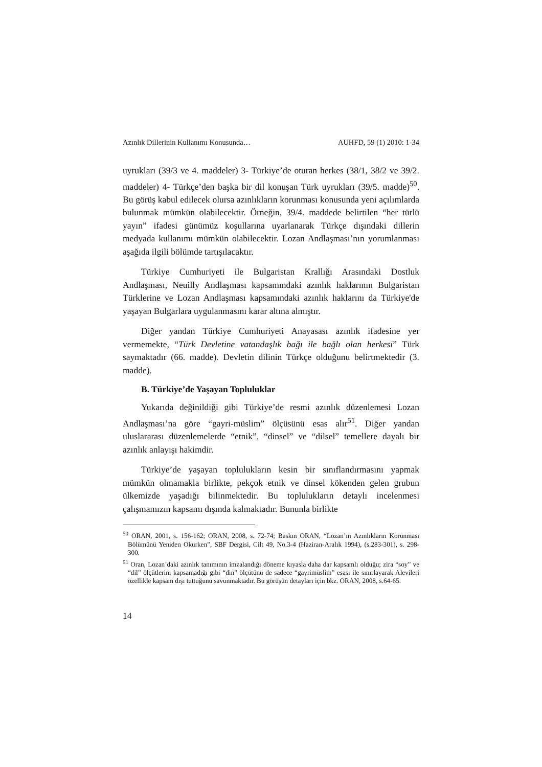Azınlık Dillerinin Kullanımı Konusunda… AUHFD, 59 (1) 2010: 1-34
uyrukları (39/3 ve 4. maddeler) 3- Türkiye’de oturan herkes (38/1, 38/2 ve 39/2. maddeler) 4- Türkçe’den başka bir dil konuşan Türk uyrukları (39/5. madde)<sup>50</sup>. Bu görüş kabul edilecek olursa azınlıkların korunması konusunda yeni açılımlarda bulunmak mümkün olabilecektir. Örneğin, 39/4. maddede belirtilen “her türlü yayın” ifadesi günümüz koşullarına uyarlanarak Türkçe dışındaki dillerin medyada kullanımı mümkün olabilecektir. Lozan Andlaşması’nın yorumlanması aşağıda ilgili bölümde tartışılacaktır.
Türkiye Cumhuriyeti ile Bulgaristan Krallığı Arasındaki Dostluk Andlaşması, Neuilly Andlaşması kapsamındaki azınlık haklarının Bulgaristan Türklerine ve Lozan Andlaşması kapsamındaki azınlık haklarını da Türkiye'de yaşayan Bulgarlara uygulanmasını karar altına almıştır.
Diğer yandan Türkiye Cumhuriyeti Anayasası azınlık ifadesine yer vermemekte, “Türk Devletine vatandaşlık bağı ile bağlı olan herkesi” Türk saymaktadır (66. madde). Devletin dilinin Türkçe olduğunu belirtmektedir (3. madde).
B. Türkiye’de Yaşayan Topluluklar
Yukarıda değinildiği gibi Türkiye’de resmi azınlık düzenlemesi Lozan Andlaşması’na göre “gayri-müslim” ölçüsünü esas alır<sup>51</sup>. Diğer yandan uluslararası düzenlemelerde “etnik”, “dinsel” ve “dilsel” temellere dayalı bir azınlık anlayışı hakimdir.
Türkiye’de yaşayan toplulukların kesin bir sınıflandırmasını yapmak mümkün olmamakla birlikte, pekçok etnik ve dinsel kökenden gelen grubun ülkemizde yaşadığı bilinmektedir. Bu toplulukların detaylı incelenmesi çalışmamızın kapsamı dışında kalmaktadır. Bununla birlikte
<sup>50</sup> ORAN, 2001, s. 156-162; ORAN, 2008, s. 72-74; Baskın ORAN, “Lozan’ın Azınlıkların Korunması Bölümünü Yeniden Okurken”, SBF Dergisi, Cilt 49, No.3-4 (Haziran-Aralık 1994), (s.283-301), s. 298-300.
<sup>51</sup> Oran, Lozan’daki azınlık tanımının imzalandığı döneme kıyasla daha dar kapsamlı olduğu; zira “soy” ve “dil” ölçütlerini kapsamadığı gibi “din” ölçütünü de sadece “gayrimüslim” esası ile sınırlayarak Alevileri özellikle kapsam dışı tuttuğunu savunmaktadır. Bu görüşün detayları için bkz. ORAN, 2008, s.64-65.
14